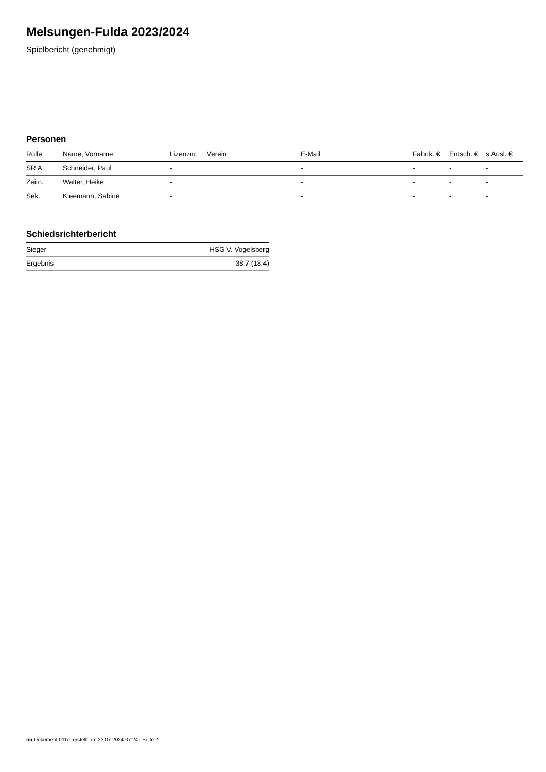Melsungen-Fulda 2023/2024
Spielbericht (genehmigt)
Personen
| Rolle | Name, Vorname | Lizenznr. | Verein | E-Mail | Fahrtk. € | Entsch. € | s.Ausl. € |
| --- | --- | --- | --- | --- | --- | --- | --- |
| SR A | Schneider, Paul | - | | - | - | - | - |
| Zeitn. | Walter, Heike | - | | - | - | - | - |
| Sek. | Kleemann, Sabine | - | | - | - | - | - |
Schiedsrichterbericht
| Sieger | HSG V. Vogelsberg |
| Ergebnis | 38:7 (18:4) |
nu.Dokument 011e, erstellt am 23.07.2024 07:24 | Seite 2